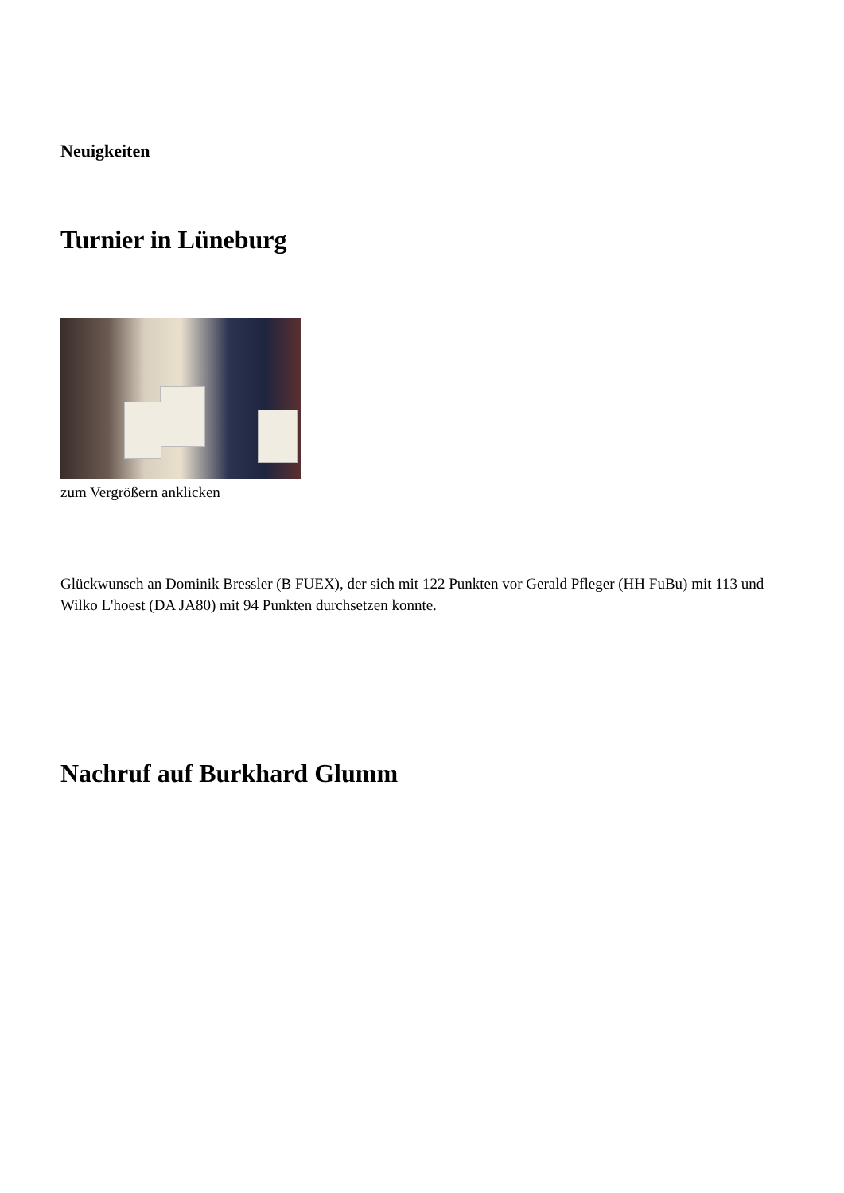Neuigkeiten
Turnier in Lüneburg
zum Vergrößern anklicken
Glückwunsch an Dominik Bressler (B FUEX), der sich mit 122 Punkten vor Gerald Pfleger (HH FuBu) mit 113 und Wilko L'hoest (DA JA80) mit 94 Punkten durchsetzen konnte.
Nachruf auf Burkhard Glumm